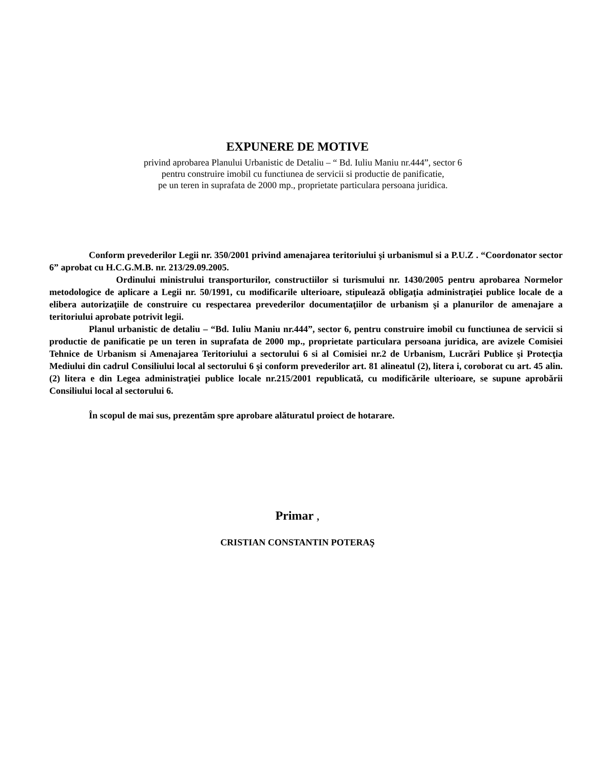EXPUNERE DE MOTIVE
privind aprobarea Planului Urbanistic de Detaliu – “ Bd. Iuliu Maniu nr.444”, sector 6
pentru construire imobil cu functiunea de servicii si productie de panificatie,
pe un teren in suprafata de 2000 mp., proprietate particulara persoana juridica.
Conform prevederilor Legii nr. 350/2001 privind amenajarea teritoriului şi urbanismul si a P.U.Z . “Coordonator sector 6” aprobat cu H.C.G.M.B. nr. 213/29.09.2005.
Ordinului ministrului transporturilor, constructiilor si turismului nr. 1430/2005 pentru aprobarea Normelor metodologice de aplicare a Legii nr. 50/1991, cu modificarile ulterioare, stipulează obligaţia administraţiei publice locale de a elibera autorizaţiile de construire cu respectarea prevederilor documentaţiilor de urbanism şi a planurilor de amenajare a teritoriului aprobate potrivit legii.
Planul urbanistic de detaliu – “Bd. Iuliu Maniu nr.444”, sector 6, pentru construire imobil cu functiunea de servicii si productie de panificatie pe un teren in suprafata de 2000 mp., proprietate particulara persoana juridica, are avizele Comisiei Tehnice de Urbanism si Amenajarea Teritoriului a sectorului 6 si al Comisiei nr.2 de Urbanism, Lucrări Publice şi Protecţia Mediului din cadrul Consiliului local al sectorului 6 şi conform prevederilor art. 81 alineatul (2), litera i, coroborat cu art. 45 alin. (2) litera e din Legea administraţiei publice locale nr.215/2001 republicată, cu modificările ulterioare, se supune aprobării Consiliului local al sectorului 6.
În scopul de mai sus, prezentăm spre aprobare alăturatul proiect de hotarare.
Primar ,
CRISTIAN CONSTANTIN POTERAŞ